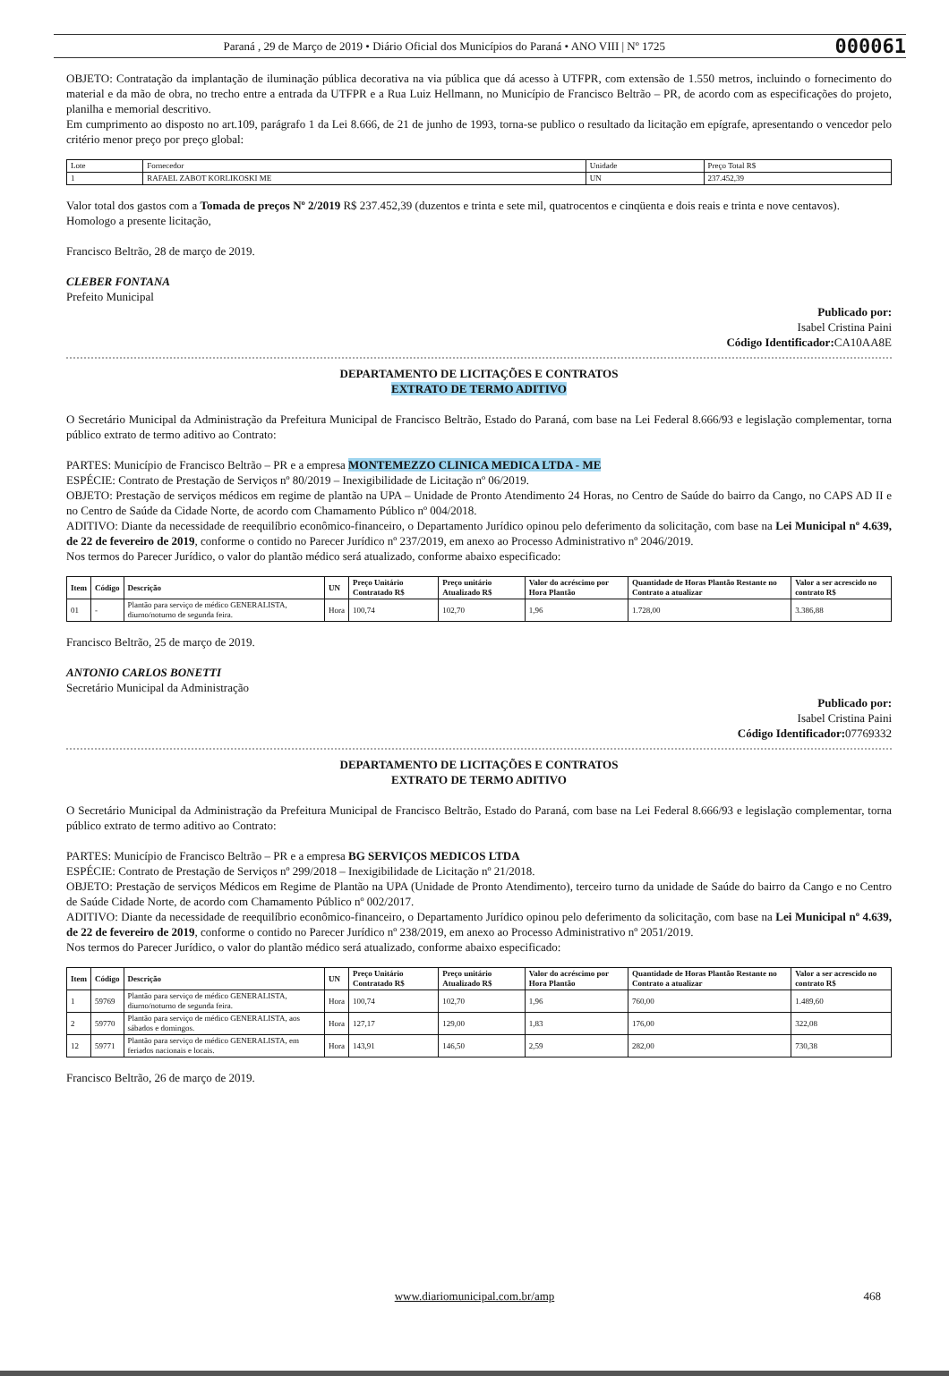Paraná , 29 de Março de 2019 • Diário Oficial dos Municípios do Paraná • ANO VIII | Nº 1725 000061
OBJETO: Contratação da implantação de iluminação pública decorativa na via pública que dá acesso à UTFPR, com extensão de 1.550 metros, incluindo o fornecimento do material e da mão de obra, no trecho entre a entrada da UTFPR e a Rua Luiz Hellmann, no Município de Francisco Beltrão – PR, de acordo com as especificações do projeto, planilha e memorial descritivo.
Em cumprimento ao disposto no art.109, parágrafo 1 da Lei 8.666, de 21 de junho de 1993, torna-se publico o resultado da licitação em epígrafe, apresentando o vencedor pelo critério menor preço por preço global:
| Lote | Fornecedor | Unidade | Preço Total R$ |
| 1 | RAFAEL ZABOT KORLIKOSKI ME | UN | 237.452,39 |
Valor total dos gastos com a Tomada de preços Nº 2/2019 R$ 237.452,39 (duzentos e trinta e sete mil, quatrocentos e cinqüenta e dois reais e trinta e nove centavos).
Homologo a presente licitação,
Francisco Beltrão, 28 de março de 2019.
CLEBER FONTANA
Prefeito Municipal
Publicado por:
Isabel Cristina Paini
Código Identificador: CA10AA8E
DEPARTAMENTO DE LICITAÇÕES E CONTRATOS
EXTRATO DE TERMO ADITIVO
O Secretário Municipal da Administração da Prefeitura Municipal de Francisco Beltrão, Estado do Paraná, com base na Lei Federal 8.666/93 e legislação complementar, torna público extrato de termo aditivo ao Contrato:
PARTES: Município de Francisco Beltrão – PR e a empresa MONTEMEZZO CLINICA MEDICA LTDA - ME
ESPÉCIE: Contrato de Prestação de Serviços nº 80/2019 – Inexigibilidade de Licitação nº 06/2019.
OBJETO: Prestação de serviços médicos em regime de plantão na UPA – Unidade de Pronto Atendimento 24 Horas, no Centro de Saúde do bairro da Cango, no CAPS AD II e no Centro de Saúde da Cidade Norte, de acordo com Chamamento Público nº 004/2018.
ADITIVO: Diante da necessidade de reequilíbrio econômico-financeiro, o Departamento Jurídico opinou pelo deferimento da solicitação, com base na Lei Municipal nº 4.639, de 22 de fevereiro de 2019, conforme o contido no Parecer Jurídico nº 237/2019, em anexo ao Processo Administrativo nº 2046/2019.
Nos termos do Parecer Jurídico, o valor do plantão médico será atualizado, conforme abaixo especificado:
| Item | Código | Descrição | UN | Preço Unitário Contratado R$ | Preço unitário Atualizado R$ | Valor do acréscimo por Hora Plantão | Quantidade de Horas Plantão Restante no Contrato a atualizar | Valor a ser acrescido no contrato R$ |
| --- | --- | --- | --- | --- | --- | --- | --- | --- |
| 01 | - | Plantão para serviço de médico GENERALISTA, diurno/noturno de segunda feira. | Hora | 100,74 | 102,70 | 1,96 | 1.728,00 | 3.386,88 |
Francisco Beltrão, 25 de março de 2019.
ANTONIO CARLOS BONETTI
Secretário Municipal da Administração
Publicado por:
Isabel Cristina Paini
Código Identificador: 07769332
DEPARTAMENTO DE LICITAÇÕES E CONTRATOS
EXTRATO DE TERMO ADITIVO
O Secretário Municipal da Administração da Prefeitura Municipal de Francisco Beltrão, Estado do Paraná, com base na Lei Federal 8.666/93 e legislação complementar, torna público extrato de termo aditivo ao Contrato:
PARTES: Município de Francisco Beltrão – PR e a empresa BG SERVIÇOS MEDICOS LTDA
ESPÉCIE: Contrato de Prestação de Serviços nº 299/2018 – Inexigibilidade de Licitação nº 21/2018.
OBJETO: Prestação de serviços Médicos em Regime de Plantão na UPA (Unidade de Pronto Atendimento), terceiro turno da unidade de Saúde do bairro da Cango e no Centro de Saúde Cidade Norte, de acordo com Chamamento Público nº 002/2017.
ADITIVO: Diante da necessidade de reequilíbrio econômico-financeiro, o Departamento Jurídico opinou pelo deferimento da solicitação, com base na Lei Municipal nº 4.639, de 22 de fevereiro de 2019, conforme o contido no Parecer Jurídico nº 238/2019, em anexo ao Processo Administrativo nº 2051/2019.
Nos termos do Parecer Jurídico, o valor do plantão médico será atualizado, conforme abaixo especificado:
| Item | Código | Descrição | UN | Preço Unitário Contratado R$ | Preço unitário Atualizado R$ | Valor do acréscimo por Hora Plantão | Quantidade de Horas Plantão Restante no Contrato a atualizar | Valor a ser acrescido no contrato R$ |
| --- | --- | --- | --- | --- | --- | --- | --- | --- |
| 1 | 59769 | Plantão para serviço de médico GENERALISTA, diurno/noturno de segunda feira. | Hora | 100,74 | 102,70 | 1,96 | 760,00 | 1.489,60 |
| 2 | 59770 | Plantão para serviço de médico GENERALISTA, aos sábados e domingos. | Hora | 127,17 | 129,00 | 1,83 | 176,00 | 322,08 |
| 12 | 59771 | Plantão para serviço de médico GENERALISTA, em feriados nacionais e locais. | Hora | 143,91 | 146,50 | 2,59 | 282,00 | 730,38 |
Francisco Beltrão, 26 de março de 2019.
www.diariomunicipal.com.br/amp 468